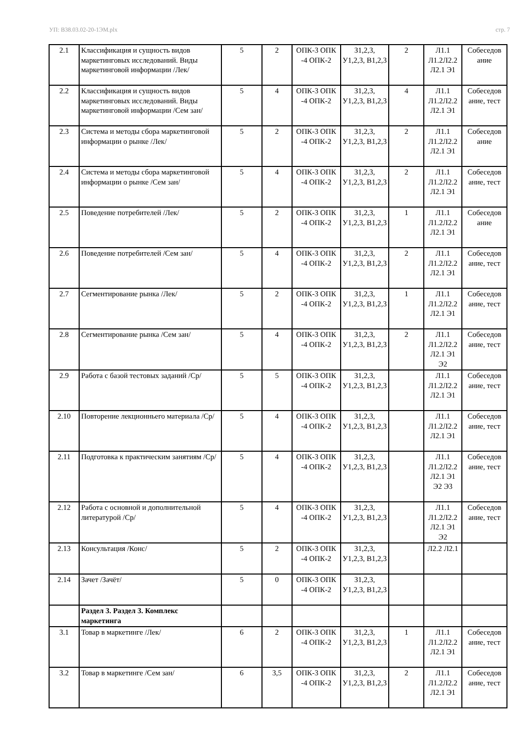УП: B38.03.02-20-1ЭМ.plx стр. 7
| 2.1 | Классификация и сущность видов маркетинговых исследований. Виды маркетинговой информации /Лек/ | 5 | 2 | ОПК-3 ОПК -4 ОПК-2 | З1,2,3, У1,2,3, В1,2,3 | 2 | Л1.1 Л1.2Л2.2 Л2.1 Э1 | Собеседов ание |
| 2.2 | Классификация и сущность видов маркетинговых исследований. Виды маркетинговой информации /Сем зан/ | 5 | 4 | ОПК-3 ОПК -4 ОПК-2 | З1,2,3, У1,2,3, В1,2,3 | 4 | Л1.1 Л1.2Л2.2 Л2.1 Э1 | Собеседов ание, тест |
| 2.3 | Система и методы сбора маркетинговой информации о рынке /Лек/ | 5 | 2 | ОПК-3 ОПК -4 ОПК-2 | З1,2,3, У1,2,3, В1,2,3 | 2 | Л1.1 Л1.2Л2.2 Л2.1 Э1 | Собеседов ание |
| 2.4 | Система и методы сбора маркетинговой информации о рынке /Сем зан/ | 5 | 4 | ОПК-3 ОПК -4 ОПК-2 | З1,2,3, У1,2,3, В1,2,3 | 2 | Л1.1 Л1.2Л2.2 Л2.1 Э1 | Собеседов ание, тест |
| 2.5 | Поведение потребителей /Лек/ | 5 | 2 | ОПК-3 ОПК -4 ОПК-2 | З1,2,3, У1,2,3, В1,2,3 | 1 | Л1.1 Л1.2Л2.2 Л2.1 Э1 | Собеседов ание |
| 2.6 | Поведение потребителей /Сем зан/ | 5 | 4 | ОПК-3 ОПК -4 ОПК-2 | З1,2,3, У1,2,3, В1,2,3 | 2 | Л1.1 Л1.2Л2.2 Л2.1 Э1 | Собеседов ание, тест |
| 2.7 | Сегментирование рынка /Лек/ | 5 | 2 | ОПК-3 ОПК -4 ОПК-2 | З1,2,3, У1,2,3, В1,2,3 | 1 | Л1.1 Л1.2Л2.2 Л2.1 Э1 | Собеседов ание, тест |
| 2.8 | Сегментирование рынка /Сем зан/ | 5 | 4 | ОПК-3 ОПК -4 ОПК-2 | З1,2,3, У1,2,3, В1,2,3 | 2 | Л1.1 Л1.2Л2.2 Л2.1 Э1 Э2 | Собеседов ание, тест |
| 2.9 | Работа с базой тестовых заданий /Ср/ | 5 | 5 | ОПК-3 ОПК -4 ОПК-2 | З1,2,3, У1,2,3, В1,2,3 | | Л1.1 Л1.2Л2.2 Л2.1 Э1 | Собеседов ание, тест |
| 2.10 | Повторение лекционньего материала /Ср/ | 5 | 4 | ОПК-3 ОПК -4 ОПК-2 | З1,2,3, У1,2,3, В1,2,3 | | Л1.1 Л1.2Л2.2 Л2.1 Э1 | Собеседов ание, тест |
| 2.11 | Подготовка к практическим занятиям /Ср/ | 5 | 4 | ОПК-3 ОПК -4 ОПК-2 | З1,2,3, У1,2,3, В1,2,3 | | Л1.1 Л1.2Л2.2 Л2.1 Э1 Э2 Э3 | Собеседов ание, тест |
| 2.12 | Работа с основной и дополнительной литературой /Ср/ | 5 | 4 | ОПК-3 ОПК -4 ОПК-2 | З1,2,3, У1,2,3, В1,2,3 | | Л1.1 Л1.2Л2.2 Л2.1 Э1 Э2 | Собеседов ание, тест |
| 2.13 | Консультация /Конс/ | 5 | 2 | ОПК-3 ОПК -4 ОПК-2 | З1,2,3, У1,2,3, В1,2,3 | | Л2.2 Л2.1 | |
| 2.14 | Зачет /Зачёт/ | 5 | 0 | ОПК-3 ОПК -4 ОПК-2 | З1,2,3, У1,2,3, В1,2,3 | | | |
| | Раздел 3. Раздел 3. Комплекс маркетинга | | | | | | | |
| 3.1 | Товар в маркетинге /Лек/ | 6 | 2 | ОПК-3 ОПК -4 ОПК-2 | З1,2,3, У1,2,3, В1,2,3 | 1 | Л1.1 Л1.2Л2.2 Л2.1 Э1 | Собеседов ание, тест |
| 3.2 | Товар в маркетинге /Сем зан/ | 6 | 3,5 | ОПК-3 ОПК -4 ОПК-2 | З1,2,3, У1,2,3, В1,2,3 | 2 | Л1.1 Л1.2Л2.2 Л2.1 Э1 | Собеседов ание, тест |